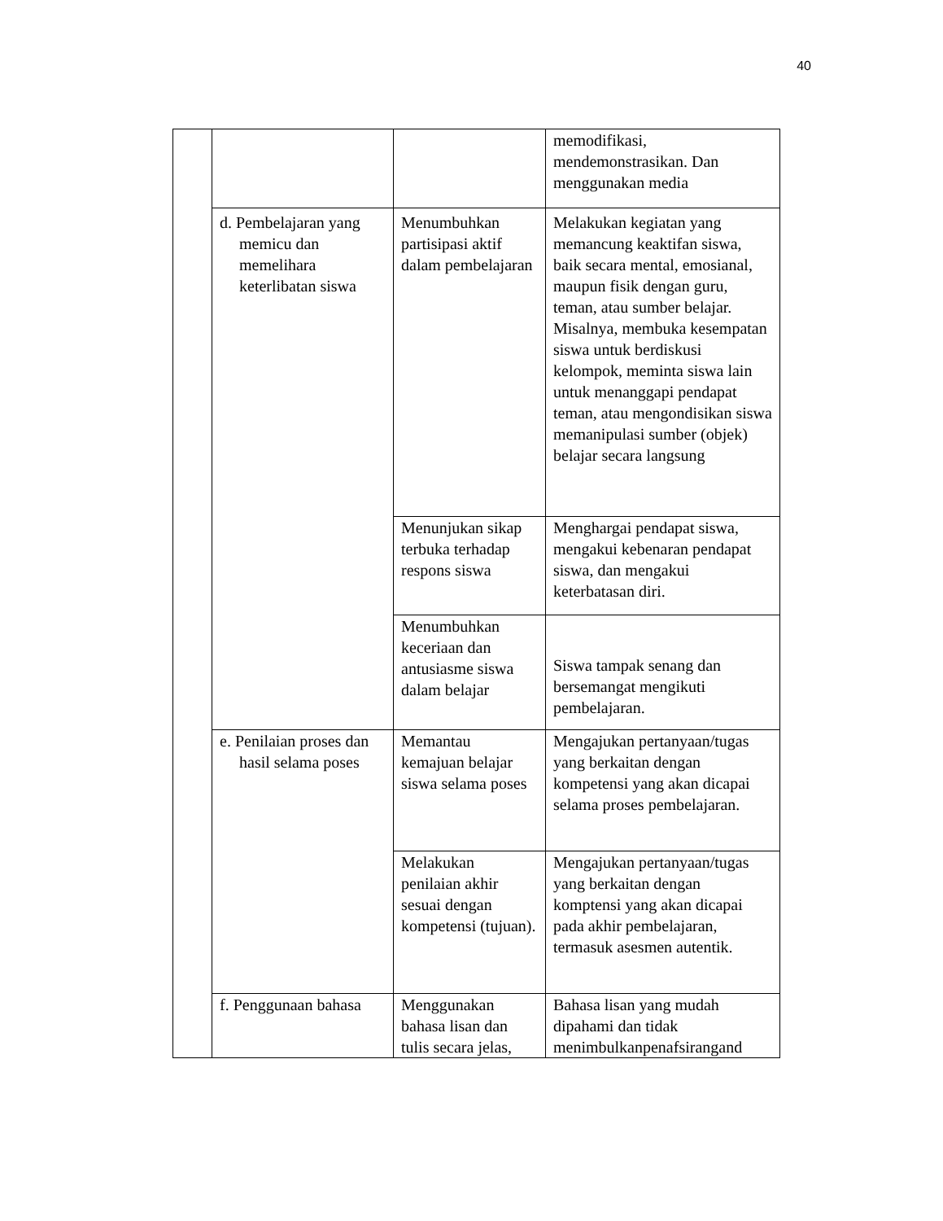40
| | | | memodifikasi, mendemonstrasikan. Dan menggunakan media |
| | d. Pembelajaran yang memicu dan memelihara keterlibatan siswa | Menumbuhkan partisipasi aktif dalam pembelajaran | Melakukan kegiatan yang memancung keaktifan siswa, baik secara mental, emosianal, maupun fisik dengan guru, teman, atau sumber belajar. Misalnya, membuka kesempatan siswa untuk berdiskusi kelompok, meminta siswa lain untuk menanggapi pendapat teman, atau mengondisikan siswa memanipulasi sumber (objek) belajar secara langsung |
| | | Menunjukan sikap terbuka terhadap respons siswa | Menghargai pendapat siswa, mengakui kebenaran pendapat siswa, dan mengakui keterbatasan diri. |
| | | Menumbuhkan keceriaan dan antusiasme siswa dalam belajar | Siswa tampak senang dan bersemangat mengikuti pembelajaran. |
| | e. Penilaian proses dan hasil selama poses | Memantau kemajuan belajar siswa selama poses | Mengajukan pertanyaan/tugas yang berkaitan dengan kompetensi yang akan dicapai selama proses pembelajaran. |
| | | Melakukan penilaian akhir sesuai dengan kompetensi (tujuan). | Mengajukan pertanyaan/tugas yang berkaitan dengan komptensi yang akan dicapai pada akhir pembelajaran, termasuk asesmen autentik. |
| | f. Penggunaan bahasa | Menggunakan bahasa lisan dan tulis secara jelas, | Bahasa lisan yang mudah dipahami dan tidak menimbulkanpenafsirangand |